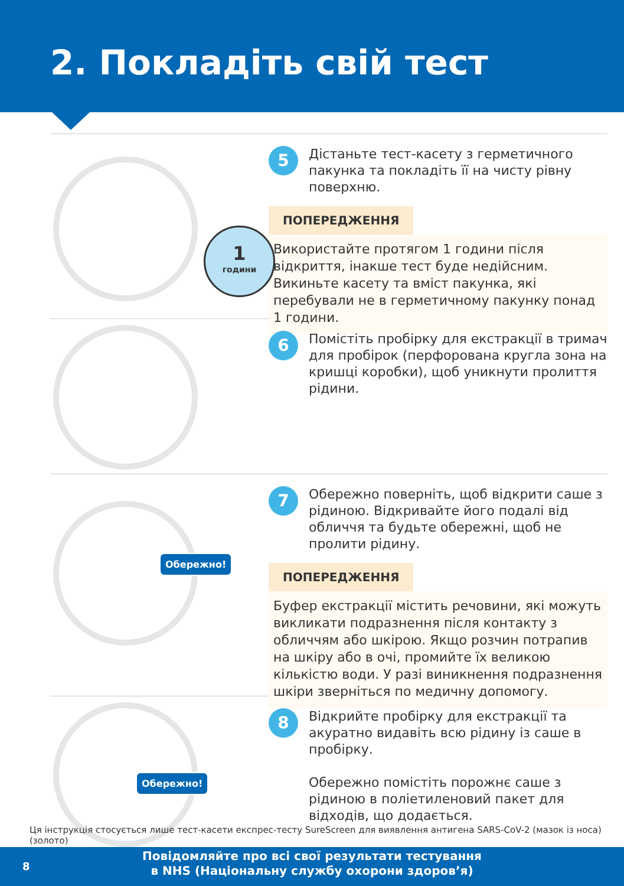2. Покладіть свій тест
1
години
5
Дістаньте тест-касету з герметичного пакунка та покладіть її на чисту рівну поверхню.
ПОПЕРЕДЖЕННЯ
Використайте протягом 1 години після відкриття, інакше тест буде недійсним. Викиньте касету та вміст пакунка, які перебували не в герметичному пакунку понад 1 години.
6
Помістіть пробірку для екстракції в тримач для пробірок (перфорована кругла зона на кришці коробки), щоб уникнути пролиття рідини.
Обережно!
7
Обережно поверніть, щоб відкрити саше з рідиною. Відкривайте його подалі від обличчя та будьте обережні, щоб не пролити рідину.
ПОПЕРЕДЖЕННЯ
Буфер екстракції містить речовини, які можуть викликати подразнення після контакту з обличчям або шкірою. Якщо розчин потрапив на шкіру або в очі, промийте їх великою кількістю води. У разі виникнення подразнення шкіри зверніться по медичну допомогу.
Обережно!
8
Відкрийте пробірку для екстракції та акуратно видавіть всю рідину із саше в пробірку.
Обережно помістіть порожнє саше з рідиною в поліетиленовий пакет для відходів, що додається.
Ця інструкція стосується лише тест-касети експрес-тесту SureScreen для виявлення антигена SARS-CoV-2 (мазок із носа) (золото)
8
Повідомляйте про всі свої результати тестування
в NHS (Національну службу охорони здоров’я)